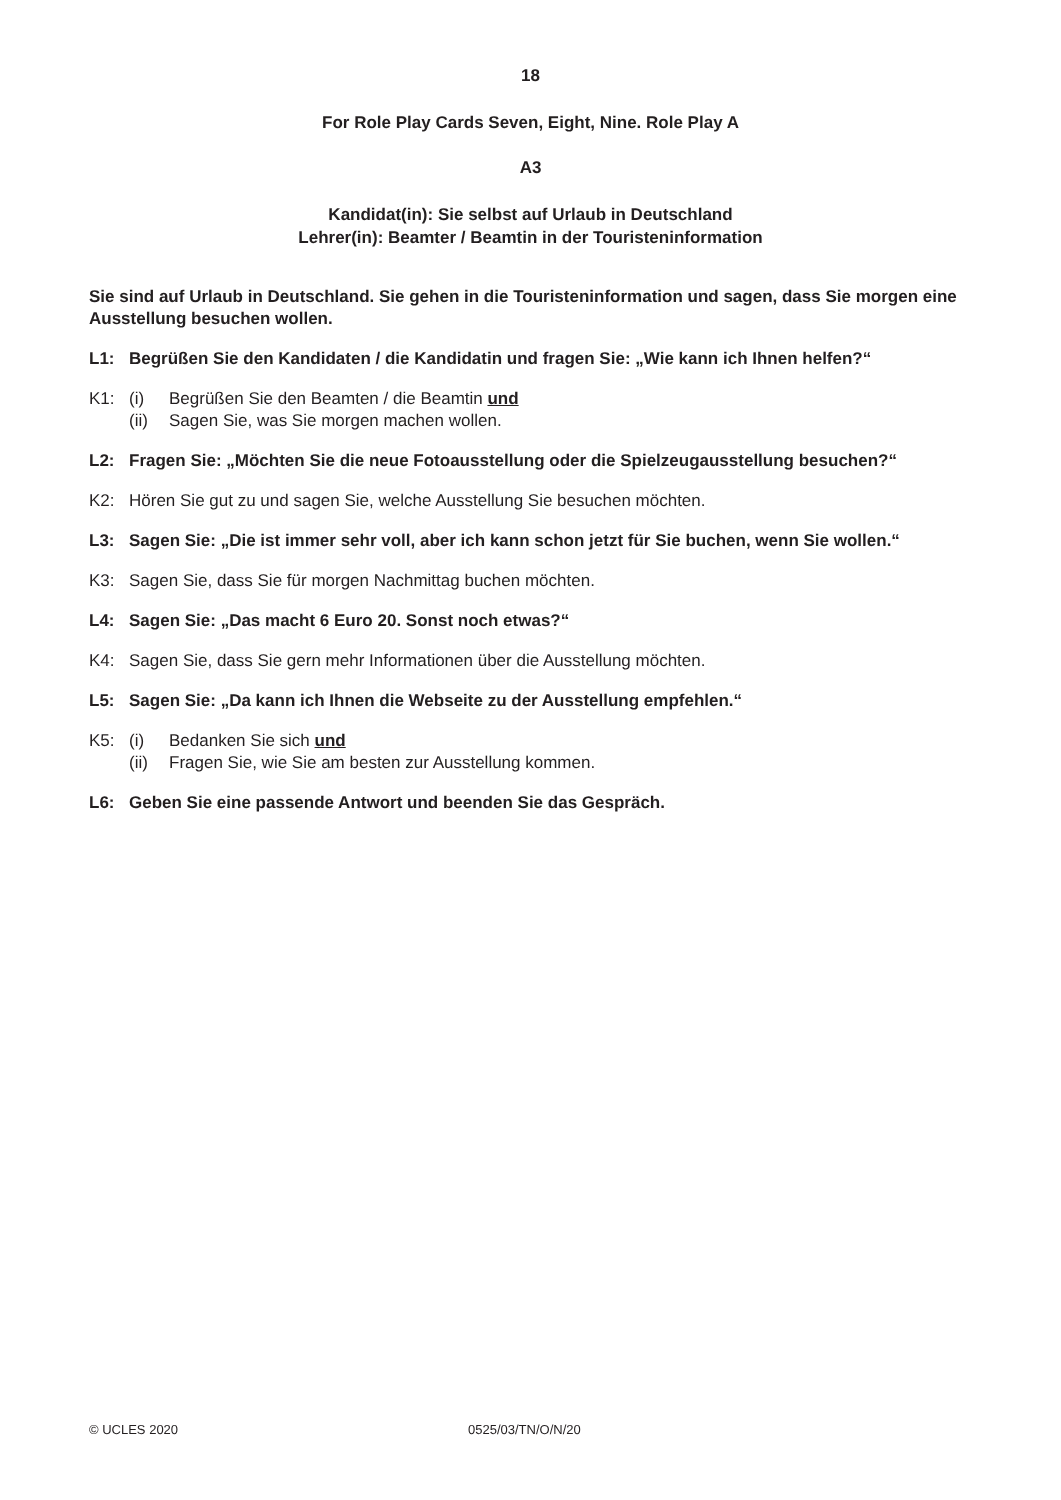18
For Role Play Cards Seven, Eight, Nine. Role Play A
A3
Kandidat(in): Sie selbst auf Urlaub in Deutschland
Lehrer(in): Beamter / Beamtin in der Touristeninformation
Sie sind auf Urlaub in Deutschland. Sie gehen in die Touristeninformation und sagen, dass Sie morgen eine Ausstellung besuchen wollen.
L1: Begrüßen Sie den Kandidaten / die Kandidatin und fragen Sie: „Wie kann ich Ihnen helfen?“
K1: (i) Begrüßen Sie den Beamten / die Beamtin und
(ii) Sagen Sie, was Sie morgen machen wollen.
L2: Fragen Sie: „Möchten Sie die neue Fotoausstellung oder die Spielzeugausstellung besuchen?“
K2: Hören Sie gut zu und sagen Sie, welche Ausstellung Sie besuchen möchten.
L3: Sagen Sie: „Die ist immer sehr voll, aber ich kann schon jetzt für Sie buchen, wenn Sie wollen.“
K3: Sagen Sie, dass Sie für morgen Nachmittag buchen möchten.
L4: Sagen Sie: „Das macht 6 Euro 20. Sonst noch etwas?“
K4: Sagen Sie, dass Sie gern mehr Informationen über die Ausstellung möchten.
L5: Sagen Sie: „Da kann ich Ihnen die Webseite zu der Ausstellung empfehlen.“
K5: (i) Bedanken Sie sich und
(ii) Fragen Sie, wie Sie am besten zur Ausstellung kommen.
L6: Geben Sie eine passende Antwort und beenden Sie das Gespräch.
© UCLES 2020 0525/03/TN/O/N/20